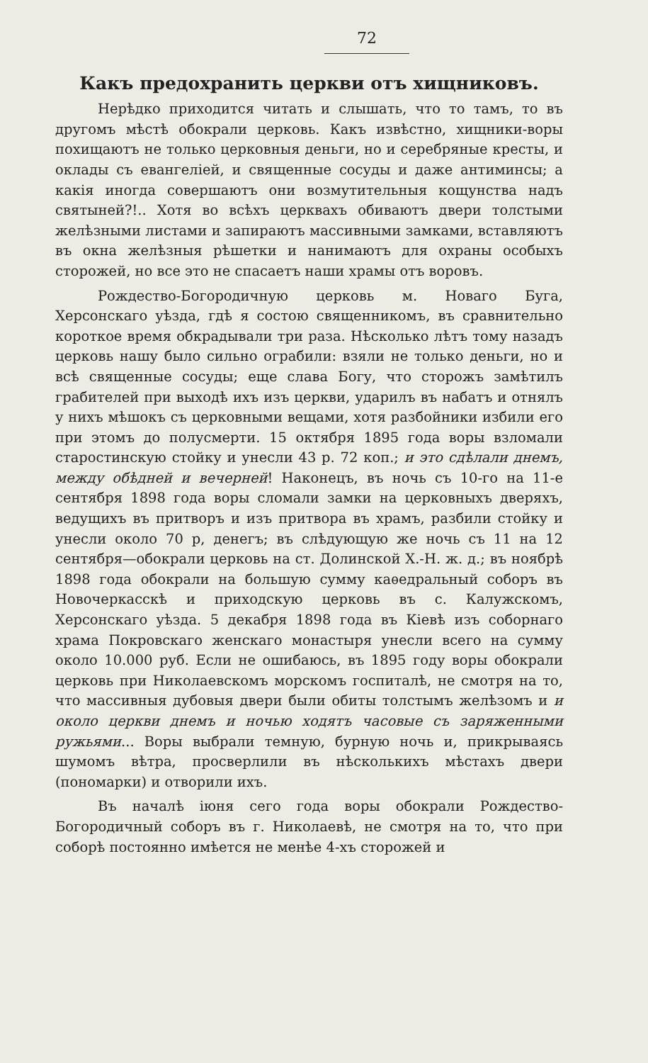72
Какъ предохранить церкви отъ хищниковъ.
Нерѣдко приходится читать и слышать, что то тамъ, то въ другомъ мѣстѣ обокрали церковь. Какъ извѣстно, хищники-воры похищаютъ не только церковныя деньги, но и серебряные кресты, и оклады съ евангеліей, и священные сосуды и даже антиминсы; а какія иногда совершаютъ они возмутительныя кощунства надъ святыней?!.. Хотя во всѣхъ церквахъ обиваютъ двери толстыми желѣзными листами и запираютъ массивными замками, вставляютъ въ окна желѣзныя рѣшетки и нанимаютъ для охраны особыхъ сторожей, но все это не спасаетъ наши храмы отъ воровъ.
Рождество-Богородичную церковь м. Новаго Буга, Херсонскаго уѣзда, гдѣ я состою священникомъ, въ сравнительно короткое время обкрадывали три раза. Нѣсколько лѣтъ тому назадъ церковь нашу было сильно ограбили: взяли не только деньги, но и всѣ священные сосуды; еще слава Богу, что сторожъ замѣтилъ грабителей при выходѣ ихъ изъ церкви, ударилъ въ набатъ и отнялъ у нихъ мѣшокъ съ церковными вещами, хотя разбойники избили его при этомъ до полусмерти. 15 октября 1895 года воры взломали старостинскую стойку и унесли 43 р. 72 коп.; и это сдѣлали днемъ, между обѣдней и вечерней! Наконецъ, въ ночь съ 10-го на 11-е сентября 1898 года воры сломали замки на церковныхъ дверяхъ, ведущихъ въ притворъ и изъ притвора въ храмъ, разбили стойку и унесли около 70 р, денегъ; въ слѣдующую же ночь съ 11 на 12 сентября—обокрали церковь на ст. Долинской Х.-Н. ж. д.; въ ноябрѣ 1898 года обокрали на большую сумму каѳедральный соборъ въ Новочеркасскѣ и приходскую церковь въ с. Калужскомъ, Херсонскаго уѣзда. 5 декабря 1898 года въ Кіевѣ изъ соборнаго храма Покровскаго женскаго монастыря унесли всего на сумму около 10.000 руб. Если не ошибаюсь, въ 1895 году воры обокрали церковь при Николаевскомъ морскомъ госпиталѣ, не смотря на то, что массивныя дубовыя двери были обиты толстымъ желѣзомъ и и около церкви днемъ и ночью ходятъ часовые съ заряженными ружьями... Воры выбрали темную, бурную ночь и, прикрываясь шумомъ вѣтра, просверлили въ нѣсколькихъ мѣстахъ двери (пономарки) и отворили ихъ.
Въ началѣ іюня сего года воры обокрали Рождество-Богородичный соборъ въ г. Николаевѣ, не смотря на то, что при соборѣ постоянно имѣется не менѣе 4-хъ сторожей и